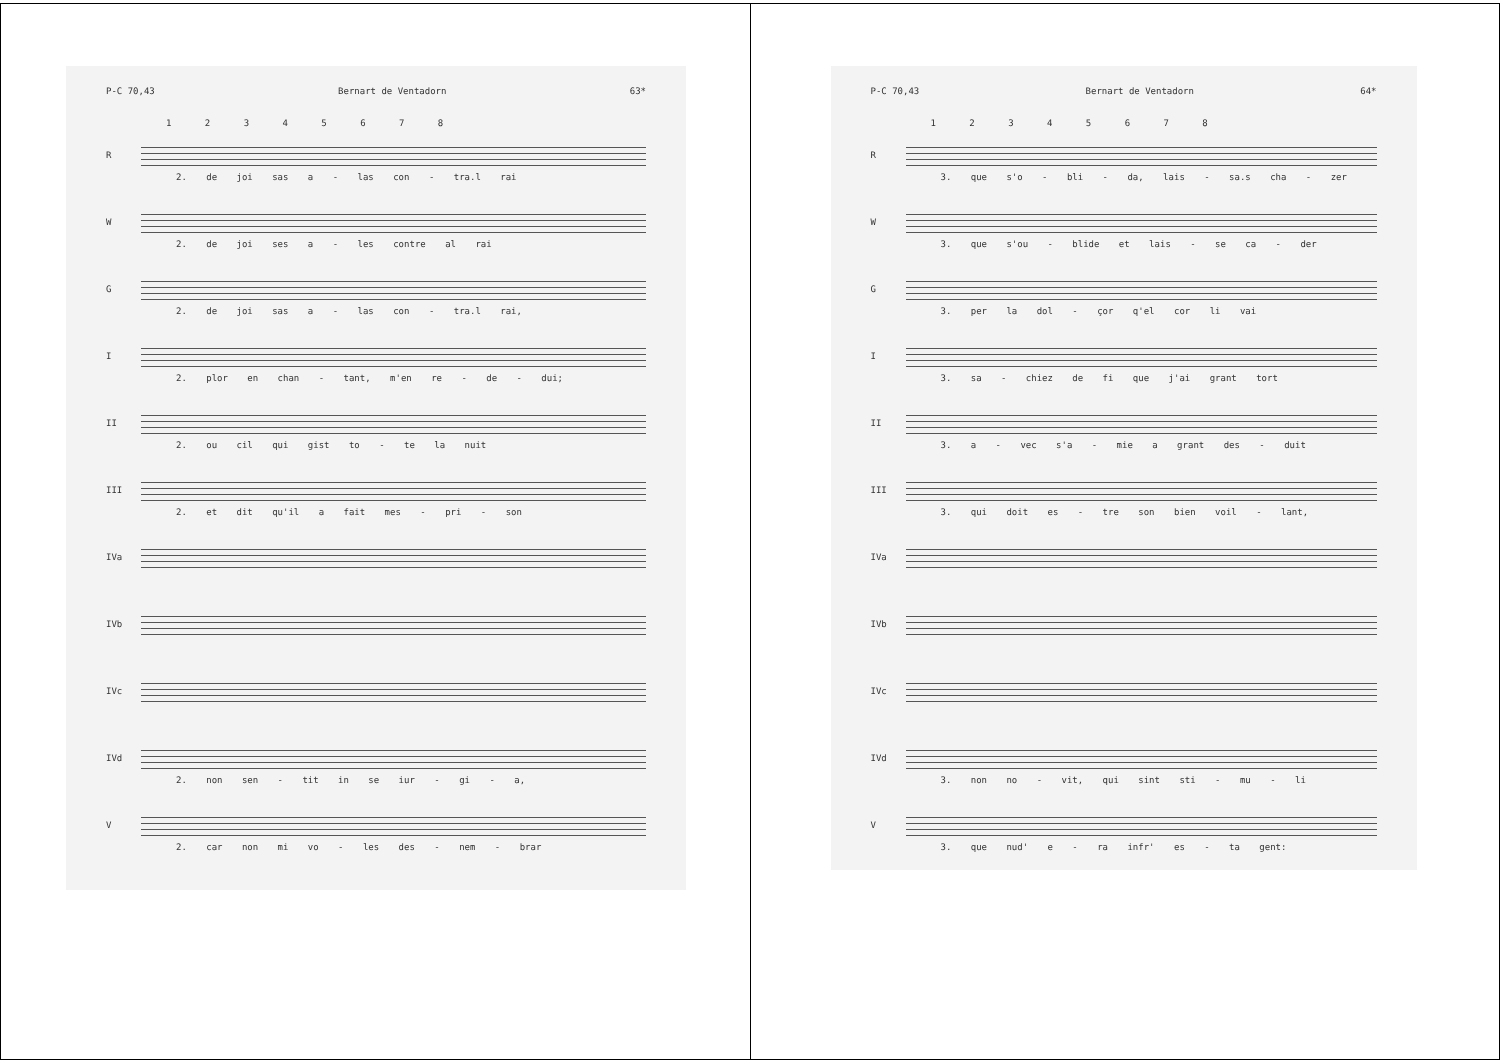P-C 70,43 Bernart de Ventadorn 63*
1 2 3 4 5 6 7 8
R 2. de joi sas a - las con - tra.l rai
W 2. de joi ses a - les contre al rai
G 2. de joi sas a - las con - tra.l rai,
I 2. plor en chan - tant, m'en re - de - dui;
II 2. ou cil qui gist to - te la nuit
III 2. et dit qu'il a fait mes - pri - son
IVa
IVb
IVc
IVd 2. non sen - tit in se iur - gi - a,
V 2. car non mi vo - les des - nem - brar
P-C 70,43 Bernart de Ventadorn 64*
1 2 3 4 5 6 7 8
R 3. que s'o - bli - da, lais - sa.s cha - zer
W 3. que s'ou - blide et lais - se ca - der
G 3. per la dol - çor q'el cor li vai
I 3. sa - chiez de fi que j'ai grant tort
II 3. a - vec s'a - mie a grant des - duit
III 3. qui doit es - tre son bien voil - lant,
IVa
IVb
IVc
IVd 3. non no - vit, qui sint sti - mu - li
V 3. que nud' e - ra infr' es - ta gent: